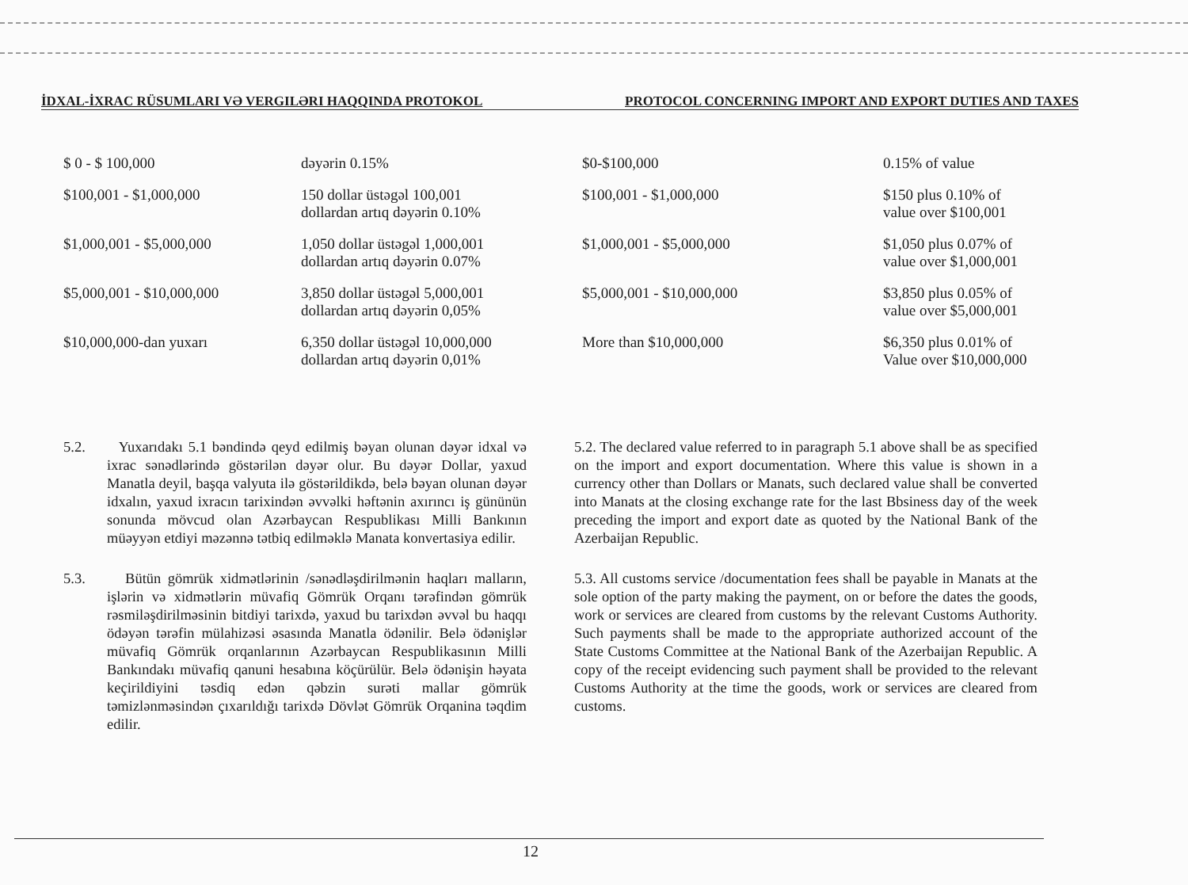İDXAL-İXRAC RÜSUMLARI VƏ VERGILƏRI HAQQINDA PROTOKOL PROTOCOL CONCERNING IMPORT AND EXPORT DUTIES AND TAXES
| $ 0 - $ 100,000 | dəyərin 0.15% | $0-$100,000 | 0.15% of value |
| $100,001 - $1,000,000 | 150 dollar üstəgəl 100,001 dollardan artıq dəyərin 0.10% | $100,001 - $1,000,000 | $150 plus 0.10% of value over $100,001 |
| $1,000,001 - $5,000,000 | 1,050 dollar üstəgəl 1,000,001 dollardan artıq dəyərin 0.07% | $1,000,001 - $5,000,000 | $1,050 plus 0.07% of value over $1,000,001 |
| $5,000,001 - $10,000,000 | 3,850 dollar üstəgəl 5,000,001 dollardan artıq dəyərin 0,05% | $5,000,001 - $10,000,000 | $3,850 plus 0.05% of value over $5,000,001 |
| $10,000,000-dan yuxarı | 6,350 dollar üstəgəl 10,000,000 dollardan artıq dəyərin 0,01% | More than $10,000,000 | $6,350 plus 0.01% of Value over $10,000,000 |
5.2. Yuxarıdakı 5.1 bəndində qeyd edilmiş bəyan olunan dəyər idxal və ixrac sənədlərində göstərilən dəyər olur. Bu dəyər Dollar, yaxud Manatla deyil, başqa valyuta ilə göstərildikdə, belə bəyan olunan dəyər idxalın, yaxud ixracın tarixindən əvvəlki həftənin axırıncı iş gününün sonunda mövcud olan Azərbaycan Respublikası Milli Bankının müəyyən etdiyi məzənnə tətbiq edilməklə Manata konvertasiya edilir.
5.3. Bütün gömrük xidmətlərinin /sənədləşdirilmənin haqları malların, işlərin və xidmətlərin müvafiq Gömrük Orqanı tərəfindən gömrük rəsmiləşdirilməsinin bitdiyi tarixdə, yaxud bu tarixdən əvvəl bu haqqı ödəyən tərəfin mülahizəsi əsasında Manatla ödənilir. Belə ödənişlər müvafiq Gömrük orqanlarının Azərbaycan Respublikasının Milli Bankındakı müvafiq qanuni hesabına köçürülür. Belə ödənişin həyata keçirildiyini təsdiq edən qəbzin surəti mallar gömrük təmizlənməsindən çıxarıldığı tarixdə Dövlət Gömrük Orqanina təqdim edilir.
5.2. The declared value referred to in paragraph 5.1 above shall be as specified on the import and export documentation. Where this value is shown in a currency other than Dollars or Manats, such declared value shall be converted into Manats at the closing exchange rate for the last Bbsiness day of the week preceding the import and export date as quoted by the National Bank of the Azerbaijan Republic.
5.3. All customs service /documentation fees shall be payable in Manats at the sole option of the party making the payment, on or before the dates the goods, work or services are cleared from customs by the relevant Customs Authority. Such payments shall be made to the appropriate authorized account of the State Customs Committee at the National Bank of the Azerbaijan Republic. A copy of the receipt evidencing such payment shall be provided to the relevant Customs Authority at the time the goods, work or services are cleared from customs.
12